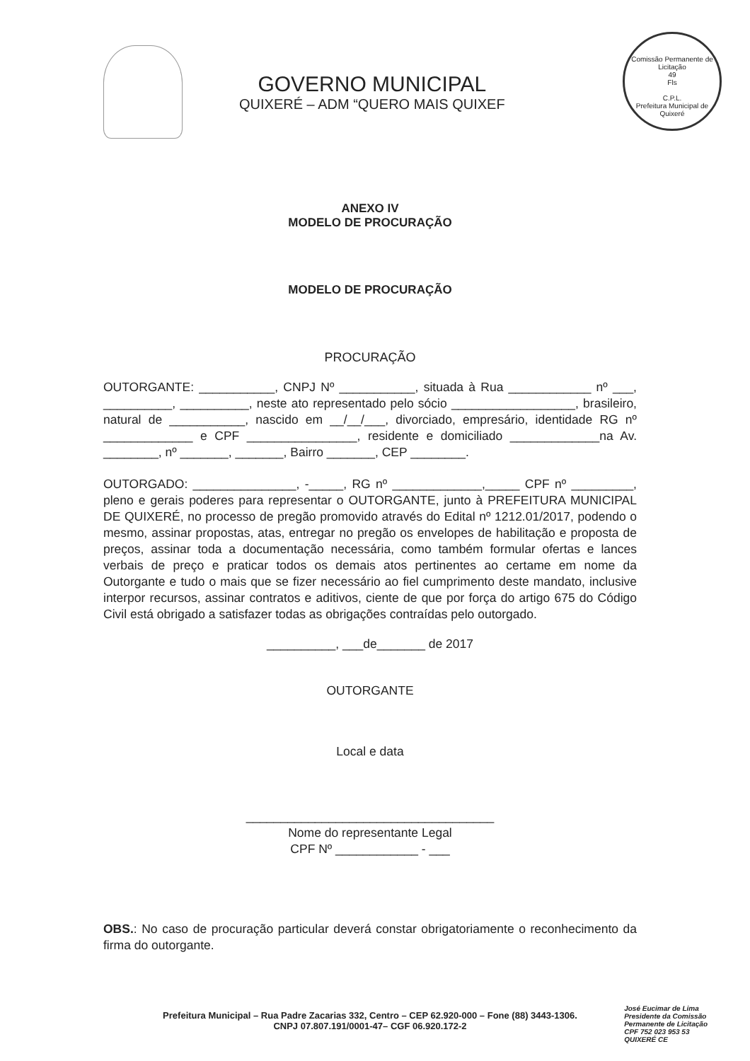Comissão Permanente de Licitação
49
Fls
C.P.L.
Prefeitura Municipal de Quixeré
GOVERNO MUNICIPAL
QUIXERÉ – ADM “QUERO MAIS QUIXEF
ANEXO IV
MODELO DE PROCURAÇÃO
MODELO DE PROCURAÇÃO
PROCURAÇÃO
OUTORGANTE: ___________, CNPJ Nº ___________, situada à Rua ____________ nº ___, __________, __________, neste ato representado pelo sócio __________________, brasileiro, natural de ___________, nascido em __/__/___, divorciado, empresário, identidade RG nº _____________ e CPF ________________, residente e domiciliado _____________na Av. ________, nº _______, _______, Bairro _______, CEP ________.
OUTORGADO: _______________, -_____, RG nº _____________,_____ CPF nº _________, pleno e gerais poderes para representar o OUTORGANTE, junto à PREFEITURA MUNICIPAL DE QUIXERÉ, no processo de pregão promovido através do Edital nº 1212.01/2017, podendo o mesmo, assinar propostas, atas, entregar no pregão os envelopes de habilitação e proposta de preços, assinar toda a documentação necessária, como também formular ofertas e lances verbais de preço e praticar todos os demais atos pertinentes ao certame em nome da Outorgante e tudo o mais que se fizer necessário ao fiel cumprimento deste mandato, inclusive interpor recursos, assinar contratos e aditivos, ciente de que por força do artigo 675 do Código Civil está obrigado a satisfazer todas as obrigações contraídas pelo outorgado.
__________, ___de_______ de 2017
OUTORGANTE
Local e data
____________________________________
Nome do representante Legal
CPF Nº ____________ - ___
OBS.: No caso de procuração particular deverá constar obrigatoriamente o reconhecimento da firma do outorgante.
Prefeitura Municipal – Rua Padre Zacarias 332, Centro – CEP 62.920-000 – Fone (88) 3443-1306.
CNPJ 07.807.191/0001-47– CGF 06.920.172-2
José Eucimar de Lima
Presidente da Comissão
Permanente de Licitação
CPF 752 023 953 53
QUIXERÉ CE